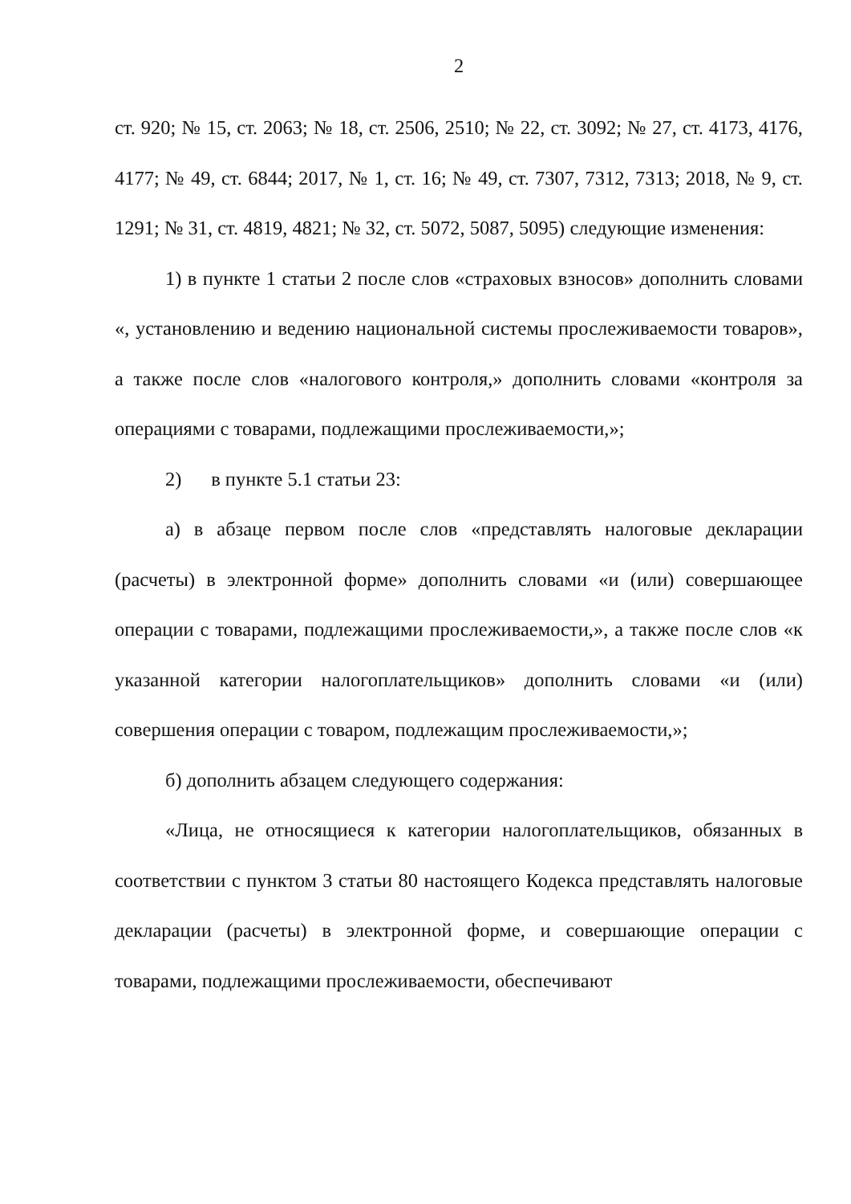2
ст. 920; № 15, ст. 2063; № 18, ст. 2506, 2510; № 22, ст. 3092; № 27, ст. 4173, 4176, 4177; № 49, ст. 6844; 2017, № 1, ст. 16; № 49, ст. 7307, 7312, 7313; 2018, № 9, ст. 1291; № 31, ст. 4819, 4821; № 32, ст. 5072, 5087, 5095) следующие изменения:
1) в пункте 1 статьи 2 после слов «страховых взносов» дополнить словами «, установлению и ведению национальной системы прослеживаемости товаров», а также после слов «налогового контроля,» дополнить словами «контроля за операциями с товарами, подлежащими прослеживаемости,»;
2) в пункте 5.1 статьи 23:
а) в абзаце первом после слов «представлять налоговые декларации (расчеты) в электронной форме» дополнить словами «и (или) совершающее операции с товарами, подлежащими прослеживаемости,», а также после слов «к указанной категории налогоплательщиков» дополнить словами «и (или) совершения операции с товаром, подлежащим прослеживаемости,»;
б) дополнить абзацем следующего содержания:
«Лица, не относящиеся к категории налогоплательщиков, обязанных в соответствии с пунктом 3 статьи 80 настоящего Кодекса представлять налоговые декларации (расчеты) в электронной форме, и совершающие операции с товарами, подлежащими прослеживаемости, обеспечивают